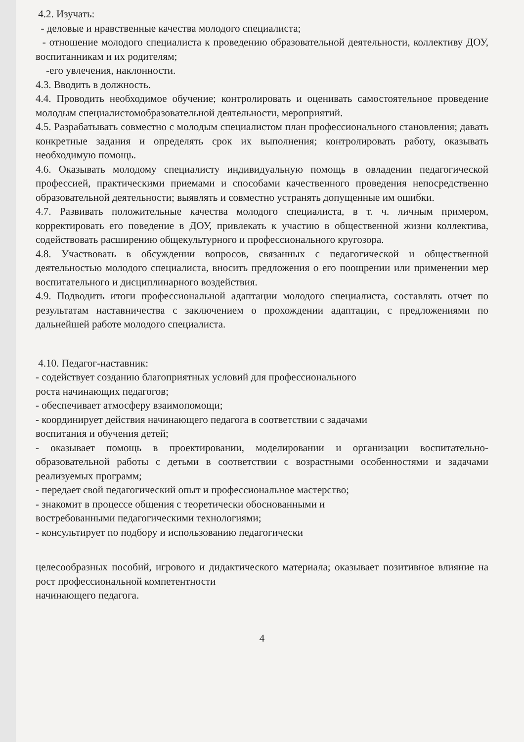4.2. Изучать:
- деловые и нравственные качества молодого специалиста;
- отношение молодого специалиста к проведению образовательной деятельности, коллективу ДОУ, воспитанникам и их родителям;
-его увлечения, наклонности.
4.3. Вводить в должность.
4.4. Проводить необходимое обучение; контролировать и оценивать самостоятельное проведение молодым специалистомобразовательной деятельности, мероприятий.
4.5. Разрабатывать совместно с молодым специалистом план профессионального становления; давать конкретные задания и определять срок их выполнения; контролировать работу, оказывать необходимую помощь.
4.6. Оказывать молодому специалисту индивидуальную помощь в овладении педагогической профессией, практическими приемами и способами качественного проведения непосредственно образовательной деятельности; выявлять и совместно устранять допущенные им ошибки.
4.7. Развивать положительные качества молодого специалиста, в т. ч. личным примером, корректировать его поведение в ДОУ, привлекать к участию в общественной жизни коллектива, содействовать расширению общекультурного и профессионального кругозора.
4.8. Участвовать в обсуждении вопросов, связанных с педагогической и общественной деятельностью молодого специалиста, вносить предложения о его поощрении или применении мер воспитательного и дисциплинарного воздействия.
4.9. Подводить итоги профессиональной адаптации молодого специалиста, составлять отчет по результатам наставничества с заключением о прохождении адаптации, с предложениями по дальнейшей работе молодого специалиста.
4.10. Педагог-наставник:
- содействует созданию благоприятных условий для профессионального
роста начинающих педагогов;
- обеспечивает атмосферу взаимопомощи;
- координирует действия начинающего педагога в соответствии с задачами
воспитания и обучения детей;
- оказывает помощь в проектировании, моделировании и организации воспитательно-образовательной работы с детьми в соответствии с возрастными особенностями и задачами реализуемых программ;
- передает свой педагогический опыт и профессиональное мастерство;
- знакомит в процессе общения с теоретически обоснованными и
востребованными педагогическими технологиями;
- консультирует по подбору и использованию педагогически
целесообразных пособий, игрового и дидактического материала; оказывает позитивное влияние на рост профессиональной компетентности
начинающего педагога.
4